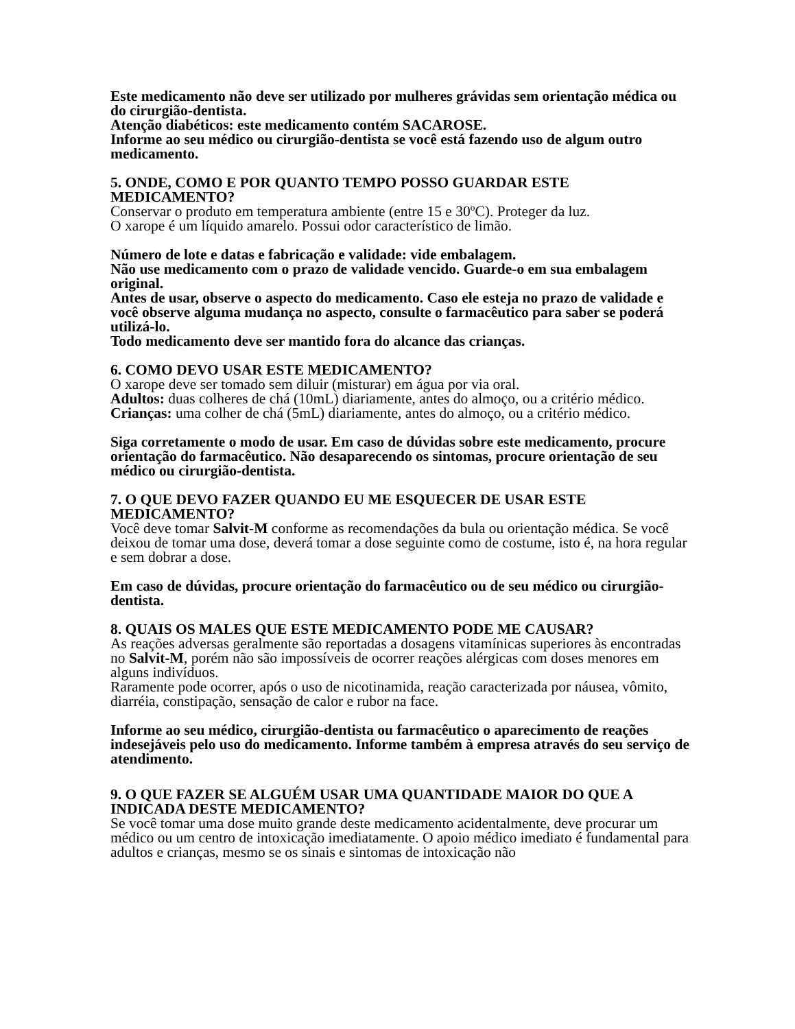Este medicamento não deve ser utilizado por mulheres grávidas sem orientação médica ou do cirurgião-dentista.
Atenção diabéticos: este medicamento contém SACAROSE.
Informe ao seu médico ou cirurgião-dentista se você está fazendo uso de algum outro medicamento.
5. ONDE, COMO E POR QUANTO TEMPO POSSO GUARDAR ESTE MEDICAMENTO?
Conservar o produto em temperatura ambiente (entre 15 e 30ºC). Proteger da luz.
O xarope é um líquido amarelo. Possui odor característico de limão.
Número de lote e datas e fabricação e validade: vide embalagem.
Não use medicamento com o prazo de validade vencido. Guarde-o em sua embalagem original.
Antes de usar, observe o aspecto do medicamento. Caso ele esteja no prazo de validade e você observe alguma mudança no aspecto, consulte o farmacêutico para saber se poderá utilizá-lo.
Todo medicamento deve ser mantido fora do alcance das crianças.
6. COMO DEVO USAR ESTE MEDICAMENTO?
O xarope deve ser tomado sem diluir (misturar) em água por via oral.
Adultos: duas colheres de chá (10mL) diariamente, antes do almoço, ou a critério médico.
Crianças: uma colher de chá (5mL) diariamente, antes do almoço, ou a critério médico.
Siga corretamente o modo de usar. Em caso de dúvidas sobre este medicamento, procure orientação do farmacêutico. Não desaparecendo os sintomas, procure orientação de seu médico ou cirurgião-dentista.
7. O QUE DEVO FAZER QUANDO EU ME ESQUECER DE USAR ESTE MEDICAMENTO?
Você deve tomar Salvit-M conforme as recomendações da bula ou orientação médica. Se você deixou de tomar uma dose, deverá tomar a dose seguinte como de costume, isto é, na hora regular e sem dobrar a dose.
Em caso de dúvidas, procure orientação do farmacêutico ou de seu médico ou cirurgião-dentista.
8. QUAIS OS MALES QUE ESTE MEDICAMENTO PODE ME CAUSAR?
As reações adversas geralmente são reportadas a dosagens vitamínicas superiores às encontradas no Salvit-M, porém não são impossíveis de ocorrer reações alérgicas com doses menores em alguns indivíduos.
Raramente pode ocorrer, após o uso de nicotinamida, reação caracterizada por náusea, vômito, diarréia, constipação, sensação de calor e rubor na face.
Informe ao seu médico, cirurgião-dentista ou farmacêutico o aparecimento de reações indesejáveis pelo uso do medicamento. Informe também à empresa através do seu serviço de atendimento.
9. O QUE FAZER SE ALGUÉM USAR UMA QUANTIDADE MAIOR DO QUE A INDICADA DESTE MEDICAMENTO?
Se você tomar uma dose muito grande deste medicamento acidentalmente, deve procurar um médico ou um centro de intoxicação imediatamente. O apoio médico imediato é fundamental para adultos e crianças, mesmo se os sinais e sintomas de intoxicação não